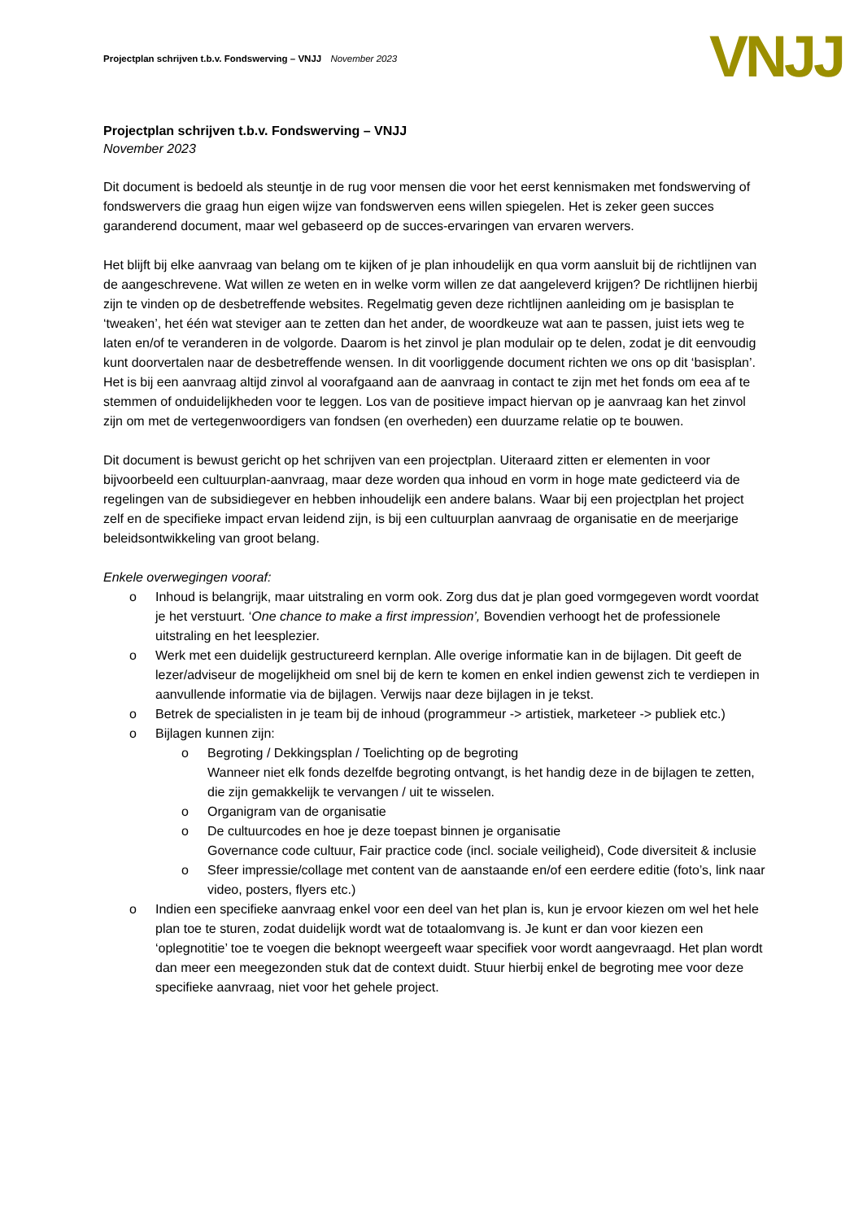Projectplan schrijven t.b.v. Fondswerving – VNJJ November 2023
VNJJ
Projectplan schrijven t.b.v. Fondswerving – VNJJ
November 2023
Dit document is bedoeld als steuntje in de rug voor mensen die voor het eerst kennismaken met fondswerving of fondswervers die graag hun eigen wijze van fondswerven eens willen spiegelen. Het is zeker geen succes garanderend document, maar wel gebaseerd op de succes-ervaringen van ervaren wervers.
Het blijft bij elke aanvraag van belang om te kijken of je plan inhoudelijk en qua vorm aansluit bij de richtlijnen van de aangeschrevene. Wat willen ze weten en in welke vorm willen ze dat aangeleverd krijgen? De richtlijnen hierbij zijn te vinden op de desbetreffende websites. Regelmatig geven deze richtlijnen aanleiding om je basisplan te ‘tweaken’, het één wat steviger aan te zetten dan het ander, de woordkeuze wat aan te passen, juist iets weg te laten en/of te veranderen in de volgorde. Daarom is het zinvol je plan modulair op te delen, zodat je dit eenvoudig kunt doorvertalen naar de desbetreffende wensen. In dit voorliggende document richten we ons op dit ‘basisplan’.
Het is bij een aanvraag altijd zinvol al voorafgaand aan de aanvraag in contact te zijn met het fonds om eea af te stemmen of onduidelijkheden voor te leggen. Los van de positieve impact hiervan op je aanvraag kan het zinvol zijn om met de vertegenwoordigers van fondsen (en overheden) een duurzame relatie op te bouwen.
Dit document is bewust gericht op het schrijven van een projectplan. Uiteraard zitten er elementen in voor bijvoorbeeld een cultuurplan-aanvraag, maar deze worden qua inhoud en vorm in hoge mate gedicteerd via de regelingen van de subsidiegever en hebben inhoudelijk een andere balans. Waar bij een projectplan het project zelf en de specifieke impact ervan leidend zijn, is bij een cultuurplan aanvraag de organisatie en de meerjarige beleidsontwikkeling van groot belang.
Enkele overwegingen vooraf:
o Inhoud is belangrijk, maar uitstraling en vorm ook. Zorg dus dat je plan goed vormgegeven wordt voordat je het verstuurt. ‘One chance to make a first impression’, Bovendien verhoogt het de professionele uitstraling en het leesplezier.
o Werk met een duidelijk gestructureerd kernplan. Alle overige informatie kan in de bijlagen. Dit geeft de lezer/adviseur de mogelijkheid om snel bij de kern te komen en enkel indien gewenst zich te verdiepen in aanvullende informatie via de bijlagen. Verwijs naar deze bijlagen in je tekst.
o Betrek de specialisten in je team bij de inhoud (programmeur -> artistiek, marketeer -> publiek etc.)
o Bijlagen kunnen zijn:
o Begroting / Dekkingsplan / Toelichting op de begroting
Wanneer niet elk fonds dezelfde begroting ontvangt, is het handig deze in de bijlagen te zetten, die zijn gemakkelijk te vervangen / uit te wisselen.
o Organigram van de organisatie
o De cultuurcodes en hoe je deze toepast binnen je organisatie
Governance code cultuur, Fair practice code (incl. sociale veiligheid), Code diversiteit & inclusie
o Sfeer impressie/collage met content van de aanstaande en/of een eerdere editie (foto’s, link naar video, posters, flyers etc.)
o Indien een specifieke aanvraag enkel voor een deel van het plan is, kun je ervoor kiezen om wel het hele plan toe te sturen, zodat duidelijk wordt wat de totaalomvang is. Je kunt er dan voor kiezen een ‘oplegnotitie’ toe te voegen die beknopt weergeeft waar specifiek voor wordt aangevraagd. Het plan wordt dan meer een meegezonden stuk dat de context duidt. Stuur hierbij enkel de begroting mee voor deze specifieke aanvraag, niet voor het gehele project.